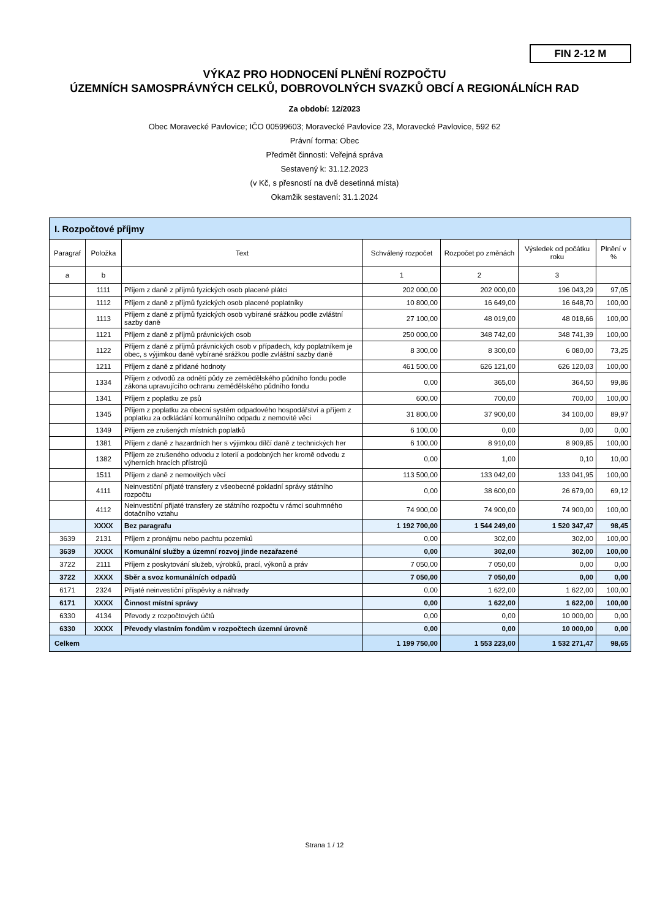FIN 2-12 M
VÝKAZ PRO HODNOCENÍ PLNĚNÍ ROZPOČTU
ÚZEMNÍCH SAMOSPRÁVNÝCH CELKŮ, DOBROVOLNÝCH SVAZKŮ OBCÍ A REGIONÁLNÍCH RAD
Za období: 12/2023
Obec Moravecké Pavlovice; IČO 00599603; Moravecké Pavlovice 23, Moravecké Pavlovice, 592 62
Právní forma: Obec
Předmět činnosti: Veřejná správa
Sestavený k: 31.12.2023
(v Kč, s přesností na dvě desetinná místa)
Okamžik sestavení: 31.1.2024
| I. Rozpočtové příjmy | | | | | | |
| Paragraf | Položka | Text | Schválený rozpočet | Rozpočet po změnách | Výsledek od počátku roku | Plnění v % |
| a | b | | 1 | 2 | 3 | |
| | 1111 | Příjem z daně z příjmů fyzických osob placené plátci | 202 000,00 | 202 000,00 | 196 043,29 | 97,05 |
| | 1112 | Příjem z daně z příjmů fyzických osob placené poplatníky | 10 800,00 | 16 649,00 | 16 648,70 | 100,00 |
| | 1113 | Příjem z daně z příjmů fyzických osob vybírané srážkou podle zvláštní sazby daně | 27 100,00 | 48 019,00 | 48 018,66 | 100,00 |
| | 1121 | Příjem z daně z příjmů právnických osob | 250 000,00 | 348 742,00 | 348 741,39 | 100,00 |
| | 1122 | Příjem z daně z příjmů právnických osob v případech, kdy poplatníkem je obec, s výjimkou daně vybírané srážkou podle zvláštní sazby daně | 8 300,00 | 8 300,00 | 6 080,00 | 73,25 |
| | 1211 | Příjem z daně z přidané hodnoty | 461 500,00 | 626 121,00 | 626 120,03 | 100,00 |
| | 1334 | Příjem z odvodů za odnětí půdy ze zemědělského půdního fondu podle zákona upravujícího ochranu zemědělského půdního fondu | 0,00 | 365,00 | 364,50 | 99,86 |
| | 1341 | Příjem z poplatku ze psů | 600,00 | 700,00 | 700,00 | 100,00 |
| | 1345 | Příjem z poplatku za obecní systém odpadového hospodářství a příjem z poplatku za odkládání komunálního odpadu z nemovité věci | 31 800,00 | 37 900,00 | 34 100,00 | 89,97 |
| | 1349 | Příjem ze zrušených místních poplatků | 6 100,00 | 0,00 | 0,00 | 0,00 |
| | 1381 | Příjem z daně z hazardních her s výjimkou dílčí daně z technických her | 6 100,00 | 8 910,00 | 8 909,85 | 100,00 |
| | 1382 | Příjem ze zrušeného odvodu z loterií a podobných her kromě odvodu z výherních hracích přístrojů | 0,00 | 1,00 | 0,10 | 10,00 |
| | 1511 | Příjem z daně z nemovitých věcí | 113 500,00 | 133 042,00 | 133 041,95 | 100,00 |
| | 4111 | Neinvestiční přijaté transfery z všeobecné pokladní správy státního rozpočtu | 0,00 | 38 600,00 | 26 679,00 | 69,12 |
| | 4112 | Neinvestiční přijaté transfery ze státního rozpočtu v rámci souhrnného dotačního vztahu | 74 900,00 | 74 900,00 | 74 900,00 | 100,00 |
| | XXXX | Bez paragrafu | 1 192 700,00 | 1 544 249,00 | 1 520 347,47 | 98,45 |
| 3639 | 2131 | Příjem z pronájmu nebo pachtu pozemků | 0,00 | 302,00 | 302,00 | 100,00 |
| 3639 | XXXX | Komunální služby a územní rozvoj jinde nezařazené | 0,00 | 302,00 | 302,00 | 100,00 |
| 3722 | 2111 | Příjem z poskytování služeb, výrobků, prací, výkonů a práv | 7 050,00 | 7 050,00 | 0,00 | 0,00 |
| 3722 | XXXX | Sběr a svoz komunálních odpadů | 7 050,00 | 7 050,00 | 0,00 | 0,00 |
| 6171 | 2324 | Přijaté neinvestiční příspěvky a náhrady | 0,00 | 1 622,00 | 1 622,00 | 100,00 |
| 6171 | XXXX | Činnost místní správy | 0,00 | 1 622,00 | 1 622,00 | 100,00 |
| 6330 | 4134 | Převody z rozpočtových účtů | 0,00 | 0,00 | 10 000,00 | 0,00 |
| 6330 | XXXX | Převody vlastním fondům v rozpočtech územní úrovně | 0,00 | 0,00 | 10 000,00 | 0,00 |
| Celkem | | | 1 199 750,00 | 1 553 223,00 | 1 532 271,47 | 98,65 |
Strana 1 / 12